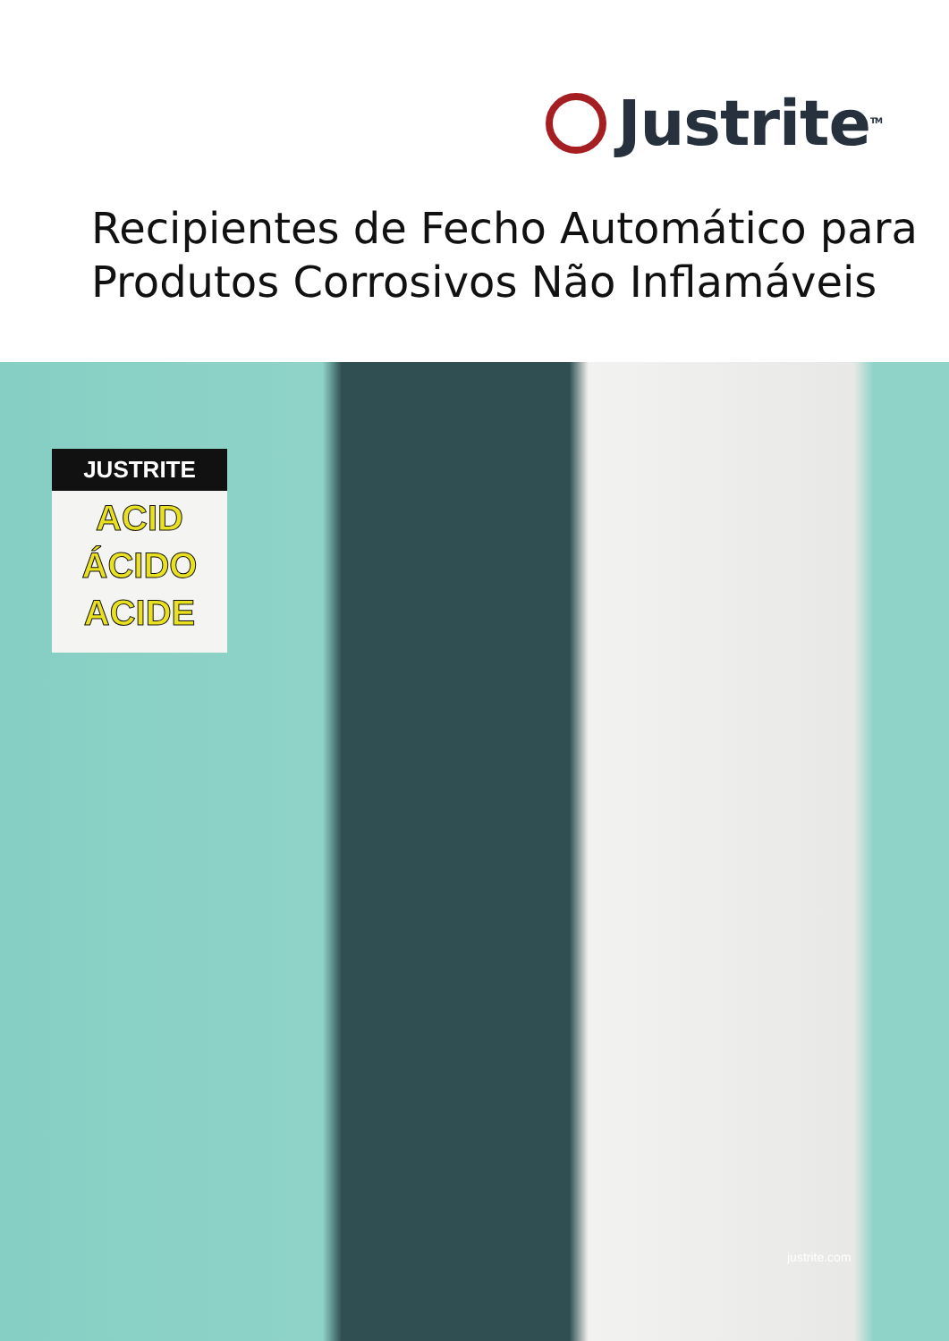Justrite<sup>TM</sup>
Recipientes de Fecho Automático para
Produtos Corrosivos Não Inflamáveis
JUSTRITE
ACID
ÁCIDO
ACIDE
justrite.com